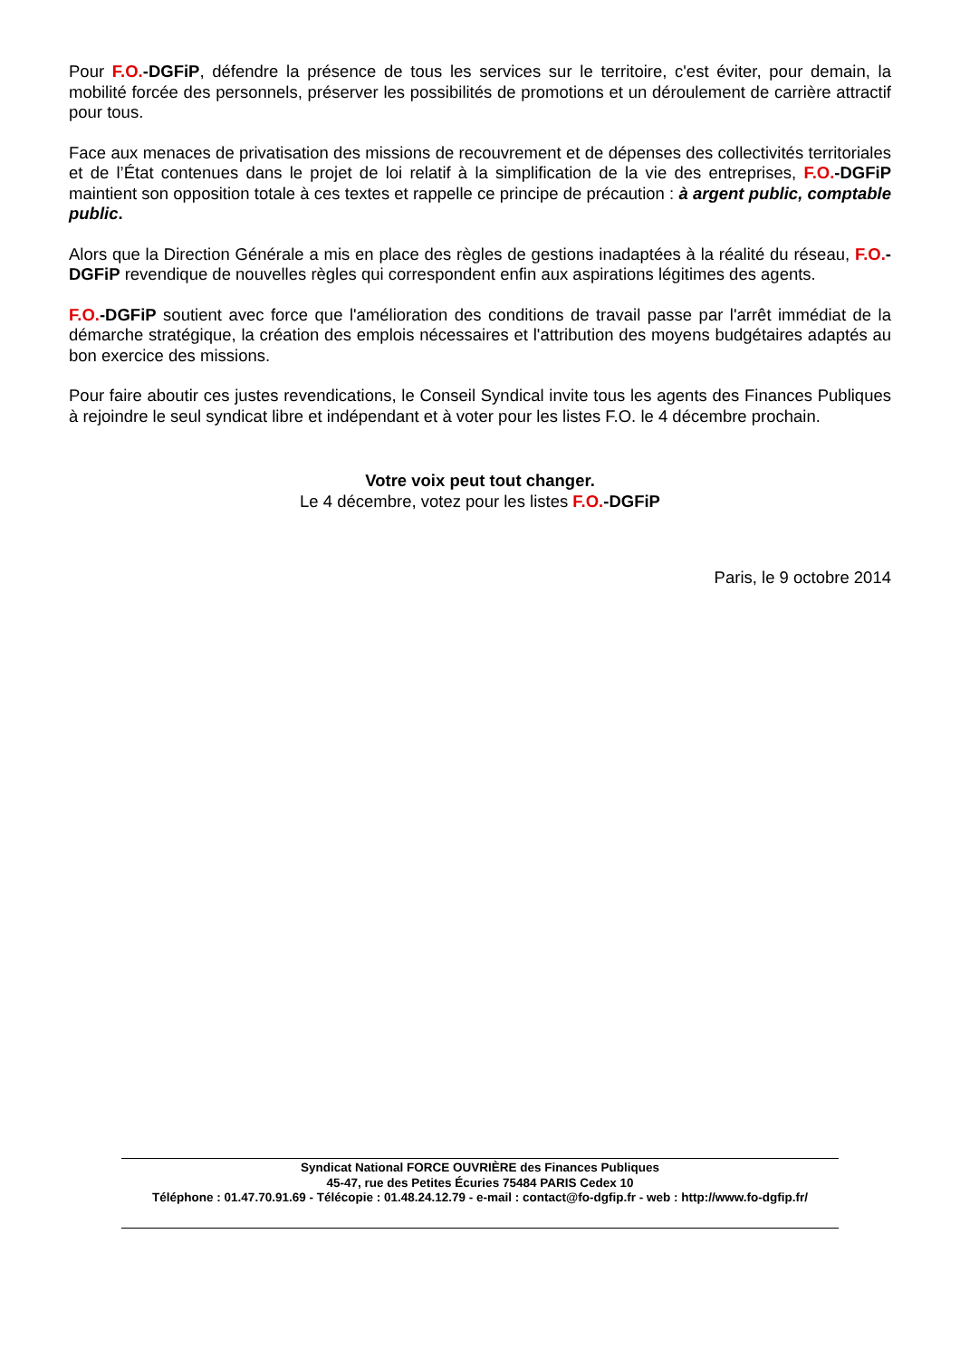Pour F.O.-DGFiP, défendre la présence de tous les services sur le territoire, c'est éviter, pour demain, la mobilité forcée des personnels, préserver les possibilités de promotions et un déroulement de carrière attractif pour tous.
Face aux menaces de privatisation des missions de recouvrement et de dépenses des collectivités territoriales et de l’État contenues dans le projet de loi relatif à la simplification de la vie des entreprises, F.O.-DGFiP maintient son opposition totale à ces textes et rappelle ce principe de précaution : à argent public, comptable public.
Alors que la Direction Générale a mis en place des règles de gestions inadaptées à la réalité du réseau, F.O.-DGFiP revendique de nouvelles règles qui correspondent enfin aux aspirations légitimes des agents.
F.O.-DGFiP soutient avec force que l'amélioration des conditions de travail passe par l'arrêt immédiat de la démarche stratégique, la création des emplois nécessaires et l'attribution des moyens budgétaires adaptés au bon exercice des missions.
Pour faire aboutir ces justes revendications, le Conseil Syndical invite tous les agents des Finances Publiques à rejoindre le seul syndicat libre et indépendant et à voter pour les listes F.O. le 4 décembre prochain.
Votre voix peut tout changer.
Le 4 décembre, votez pour les listes F.O.-DGFiP
Paris, le 9 octobre 2014
Syndicat National FORCE OUVRIÈRE des Finances Publiques
45-47, rue des Petites Écuries 75484 PARIS Cedex 10
Téléphone : 01.47.70.91.69 - Télécopie : 01.48.24.12.79 - e-mail : contact@fo-dgfip.fr - web : http://www.fo-dgfip.fr/